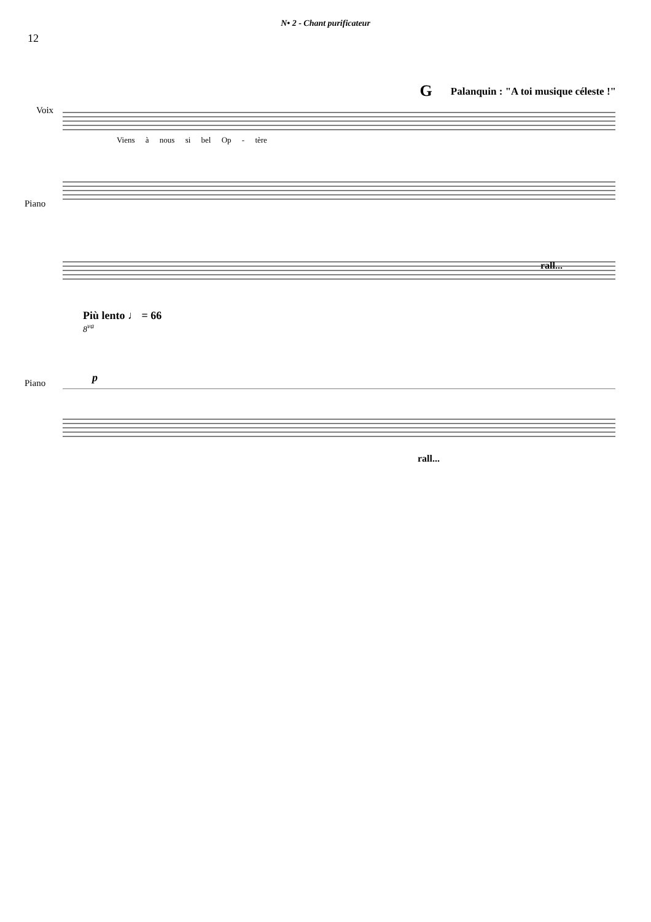N• 2 - Chant purificateur
12
G Palanquin : "A toi musique céleste !"
Voix
Viens à nous si bel Op - tère
Piano
rall...
Più lento ♩ = 66
8<sup>va</sup>
p
Piano
rall...